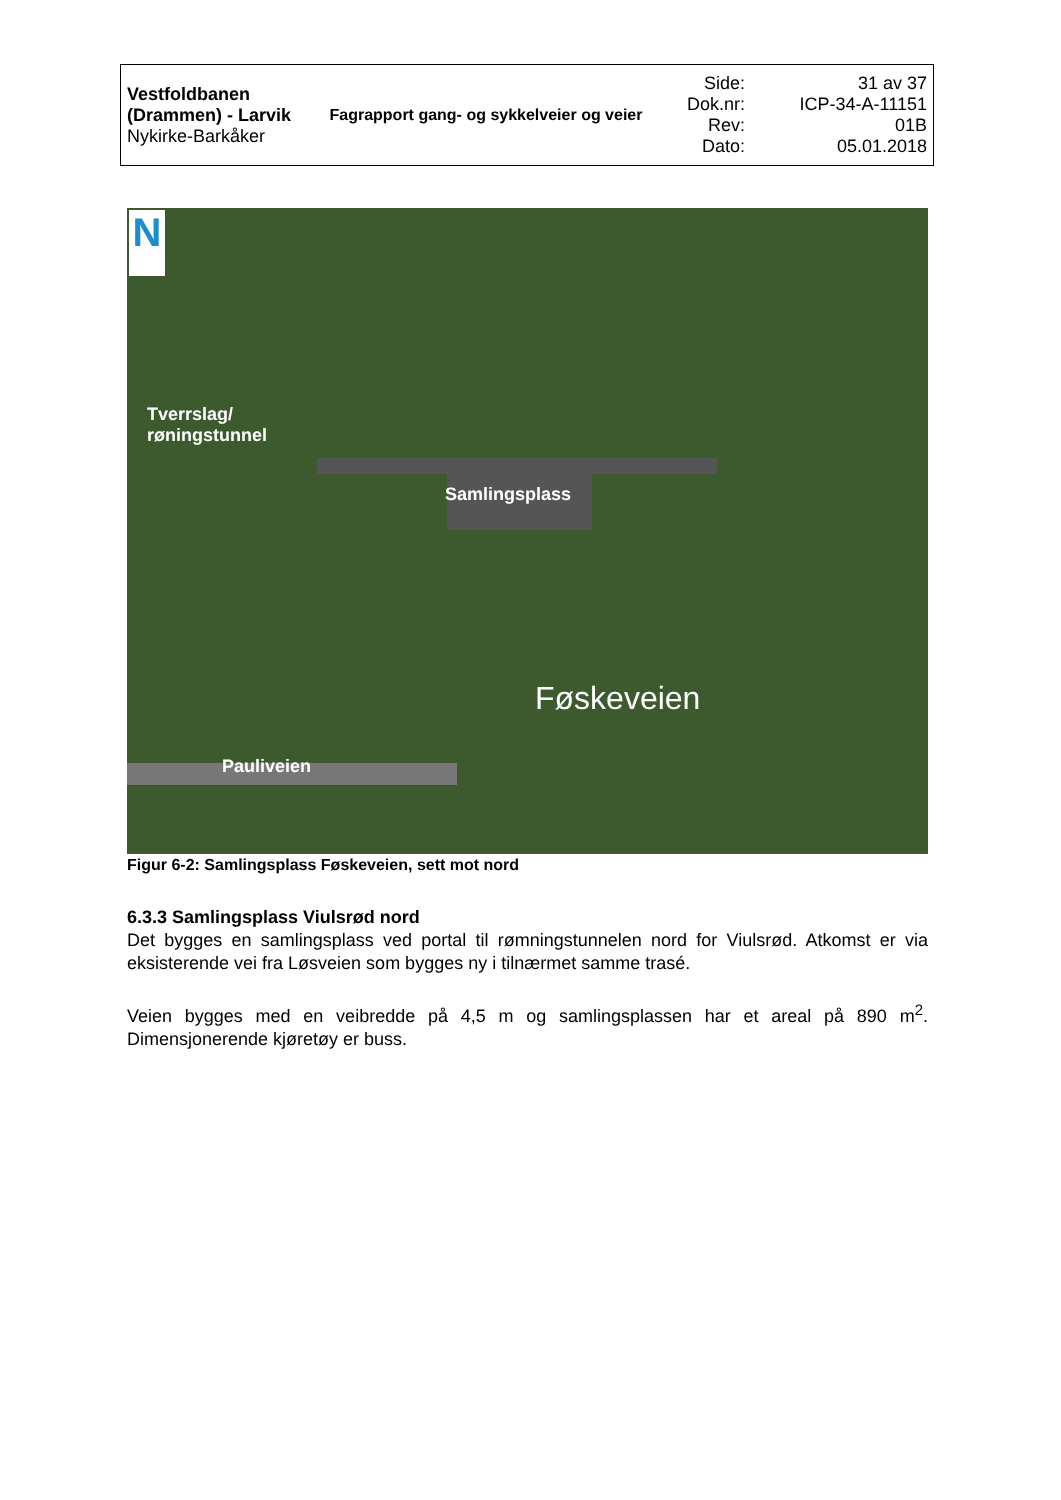| Vestfoldbanen (Drammen) - Larvik Nykirke-Barkåker | Fagrapport gang- og sykkelveier og veier | Side: Dok.nr: Rev: Dato: | 31 av 37 ICP-34-A-11151 01B 05.01.2018 |
N
Tverrslag/
røningstunnel
Samlingsplass
Føskeveien
Pauliveien
Figur 6-2: Samlingsplass Føskeveien, sett mot nord
6.3.3 Samlingsplass Viulsrød nord
Det bygges en samlingsplass ved portal til rømningstunnelen nord for Viulsrød. Atkomst er via eksisterende vei fra Løsveien som bygges ny i tilnærmet samme trasé.
Veien bygges med en veibredde på 4,5 m og samlingsplassen har et areal på 890 m<sup>2</sup>. Dimensjonerende kjøretøy er buss.